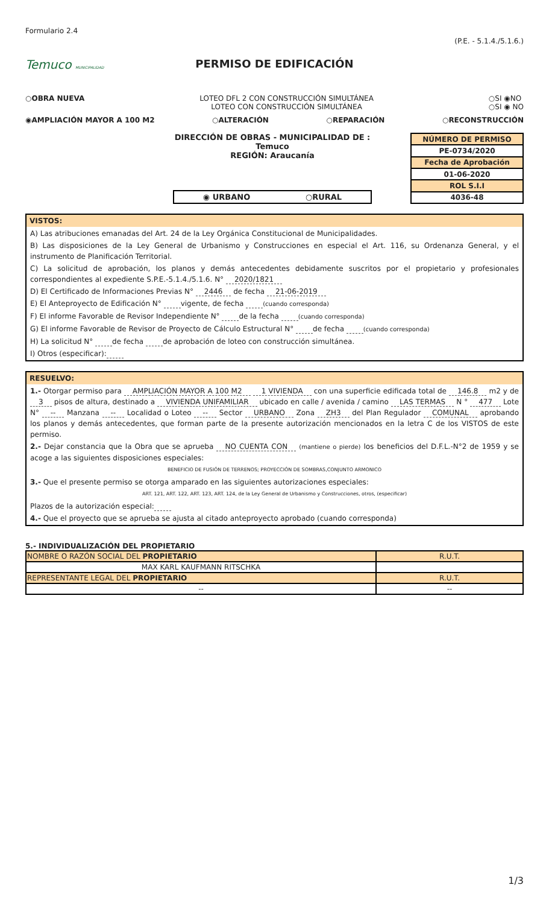Formulario 2.4 (P.E. - 5.1.4./5.1.6.)
Temuco MUNICIPALIDAD
PERMISO DE EDIFICACIÓN
○OBRA NUEVA LOTEO DFL 2 CON CONSTRUCCIÓN SIMULTÁNEA
LOTEO CON CONSTRUCCIÓN SIMULTÁNEA ○SI ◉NO
○SI ◉ NO
◉AMPLIACIÓN MAYOR A 100 M2 ○ALTERACIÓN ○REPARACIÓN ○RECONSTRUCCIÓN
DIRECCIÓN DE OBRAS - MUNICIPALIDAD DE :
Temuco
REGIÓN: Araucanía
◉ URBANO ○RURAL
| NÚMERO DE PERMISO |
| PE-0734/2020 |
| Fecha de Aprobación |
| 01-06-2020 |
| ROL S.I.I |
| 4036-48 |
VISTOS:
A) Las atribuciones emanadas del Art. 24 de la Ley Orgánica Constitucional de Municipalidades.
B) Las disposiciones de la Ley General de Urbanismo y Construcciones en especial el Art. 116, su Ordenanza General, y el instrumento de Planificación Territorial.
C) La solicitud de aprobación, los planos y demás antecedentes debidamente suscritos por el propietario y profesionales correspondientes al expediente S.P.E.-5.1.4./5.1.6. N° 2020/1821
D) El Certificado de Informaciones Previas N° 2446 de fecha 21-06-2019
E) El Anteproyecto de Edificación N° vigente, de fecha (cuando corresponda)
F) El informe Favorable de Revisor Independiente N° de la fecha (cuando corresponda)
G) El informe Favorable de Revisor de Proyecto de Cálculo Estructural N° de fecha (cuando corresponda)
H) La solicitud N° de fecha de aprobación de loteo con construcción simultánea.
I) Otros (especificar):
RESUELVO:
1.- Otorgar permiso para AMPLIACIÓN MAYOR A 100 M2 1 VIVIENDA con una superficie edificada total de 146.8 m2 y de 3 pisos de altura, destinado a VIVIENDA UNIFAMILIAR ubicado en calle / avenida / camino LAS TERMAS N ° 477 Lote N° -- Manzana -- Localidad o Loteo -- Sector URBANO Zona ZH3 del Plan Regulador COMUNAL aprobando los planos y demás antecedentes, que forman parte de la presente autorización mencionados en la letra C de los VISTOS de este permiso.
2.- Dejar constancia que la Obra que se aprueba NO CUENTA CON (mantiene o pierde) los beneficios del D.F.L.-N°2 de 1959 y se acoge a las siguientes disposiciones especiales:
BENEFICIO DE FUSIÓN DE TERRENOS; PROYECCIÓN DE SOMBRAS,CONJUNTO ARMONICO
3.- Que el presente permiso se otorga amparado en las siguientes autorizaciones especiales:
ART. 121, ART. 122, ART. 123, ART. 124, de la Ley General de Urbanismo y Construcciones, otros, (especificar)
Plazos de la autorización especial:
4.- Que el proyecto que se aprueba se ajusta al citado anteproyecto aprobado (cuando corresponda)
5.- INDIVIDUALIZACIÓN DEL PROPIETARIO
| NOMBRE O RAZÓN SOCIAL DEL PROPIETARIO | R.U.T. |
| MAX KARL KAUFMANN RITSCHKA | |
| REPRESENTANTE LEGAL DEL PROPIETARIO | R.U.T. |
| -- | -- |
1/3